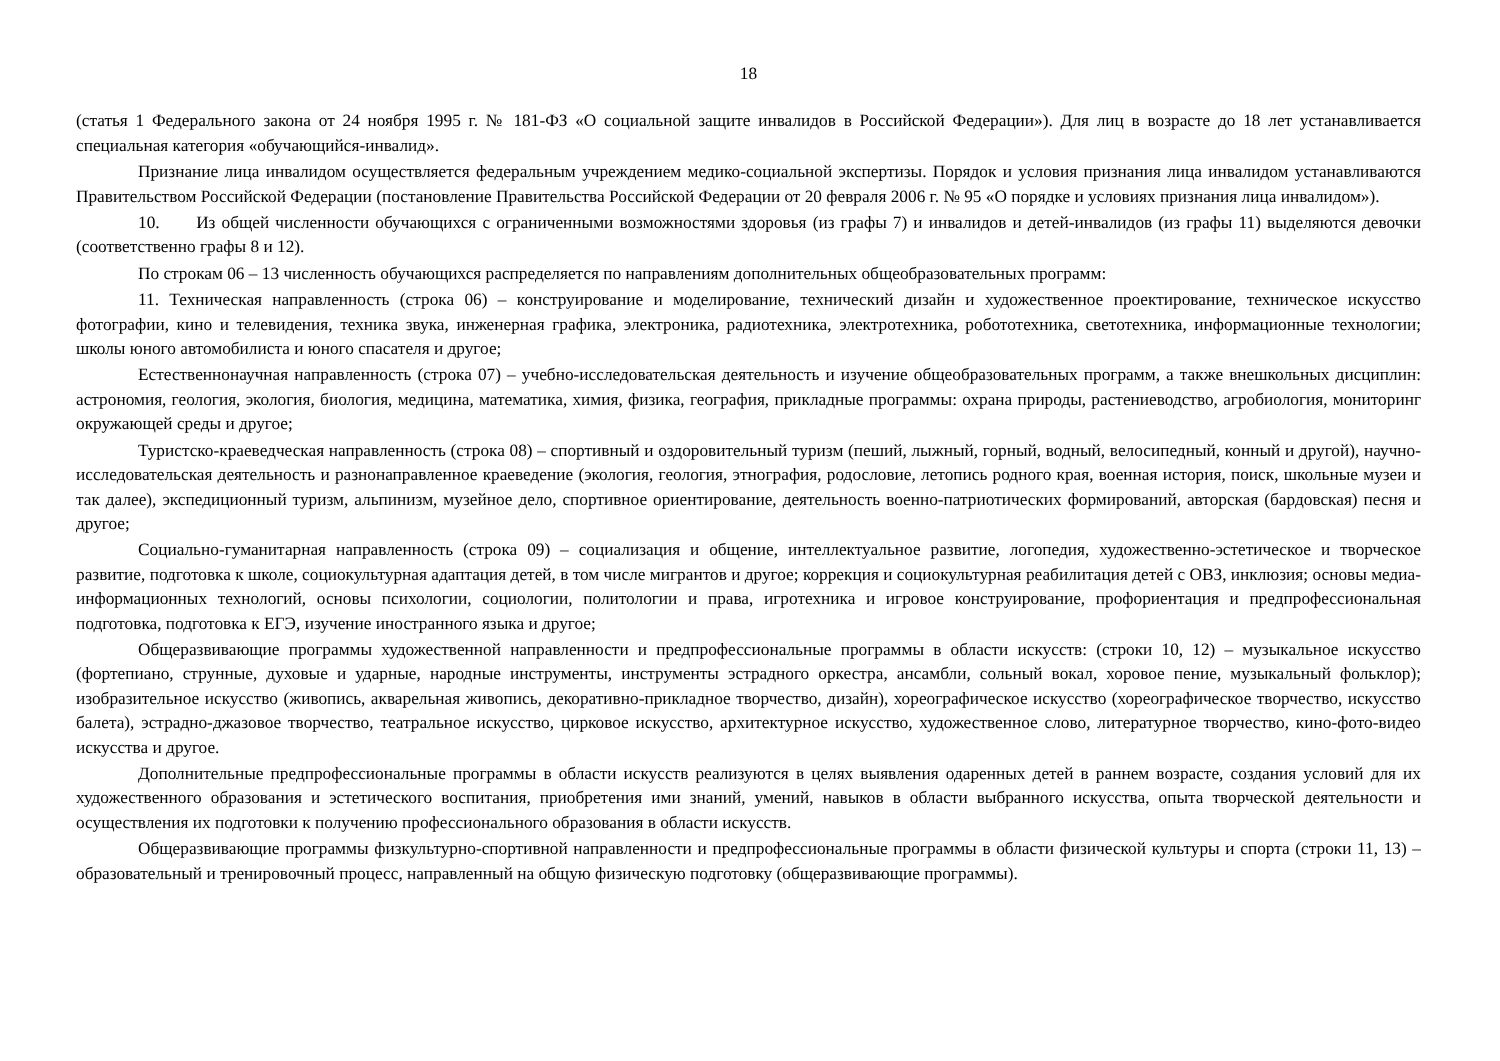18
(статья 1 Федерального закона от 24 ноября 1995 г. № 181-ФЗ «О социальной защите инвалидов в Российской Федерации»). Для лиц в возрасте до 18 лет устанавливается специальная категория «обучающийся-инвалид».
Признание лица инвалидом осуществляется федеральным учреждением медико-социальной экспертизы. Порядок и условия признания лица инвалидом устанавливаются Правительством Российской Федерации (постановление Правительства Российской Федерации от 20 февраля 2006 г. № 95 «О порядке и условиях признания лица инвалидом»).
10. Из общей численности обучающихся с ограниченными возможностями здоровья (из графы 7) и инвалидов и детей-инвалидов (из графы 11) выделяются девочки (соответственно графы 8 и 12).
По строкам 06 – 13 численность обучающихся распределяется по направлениям дополнительных общеобразовательных программ:
11. Техническая направленность (строка 06) – конструирование и моделирование, технический дизайн и художественное проектирование, техническое искусство фотографии, кино и телевидения, техника звука, инженерная графика, электроника, радиотехника, электротехника, робототехника, светотехника, информационные технологии; школы юного автомобилиста и юного спасателя и другое;
Естественнонаучная направленность (строка 07) – учебно-исследовательская деятельность и изучение общеобразовательных программ, а также внешкольных дисциплин: астрономия, геология, экология, биология, медицина, математика, химия, физика, география, прикладные программы: охрана природы, растениеводство, агробиология, мониторинг окружающей среды и другое;
Туристско-краеведческая направленность (строка 08) – спортивный и оздоровительный туризм (пеший, лыжный, горный, водный, велосипедный, конный и другой), научно-исследовательская деятельность и разнонаправленное краеведение (экология, геология, этнография, родословие, летопись родного края, военная история, поиск, школьные музеи и так далее), экспедиционный туризм, альпинизм, музейное дело, спортивное ориентирование, деятельность военно-патриотических формирований, авторская (бардовская) песня и другое;
Социально-гуманитарная направленность (строка 09) – социализация и общение, интеллектуальное развитие, логопедия, художественно-эстетическое и творческое развитие, подготовка к школе, социокультурная адаптация детей, в том числе мигрантов и другое; коррекция и социокультурная реабилитация детей с ОВЗ, инклюзия; основы медиа- информационных технологий, основы психологии, социологии, политологии и права, игротехника и игровое конструирование, профориентация и предпрофессиональная подготовка, подготовка к ЕГЭ, изучение иностранного языка и другое;
Общеразвивающие программы художественной направленности и предпрофессиональные программы в области искусств: (строки 10, 12) – музыкальное искусство (фортепиано, струнные, духовые и ударные, народные инструменты, инструменты эстрадного оркестра, ансамбли, сольный вокал, хоровое пение, музыкальный фольклор); изобразительное искусство (живопись, акварельная живопись, декоративно-прикладное творчество, дизайн), хореографическое искусство (хореографическое творчество, искусство балета), эстрадно-джазовое творчество, театральное искусство, цирковое искусство, архитектурное искусство, художественное слово, литературное творчество, кино-фото-видео искусства и другое.
Дополнительные предпрофессиональные программы в области искусств реализуются в целях выявления одаренных детей в раннем возрасте, создания условий для их художественного образования и эстетического воспитания, приобретения ими знаний, умений, навыков в области выбранного искусства, опыта творческой деятельности и осуществления их подготовки к получению профессионального образования в области искусств.
Общеразвивающие программы физкультурно-спортивной направленности и предпрофессиональные программы в области физической культуры и спорта (строки 11, 13) – образовательный и тренировочный процесс, направленный на общую физическую подготовку (общеразвивающие программы).